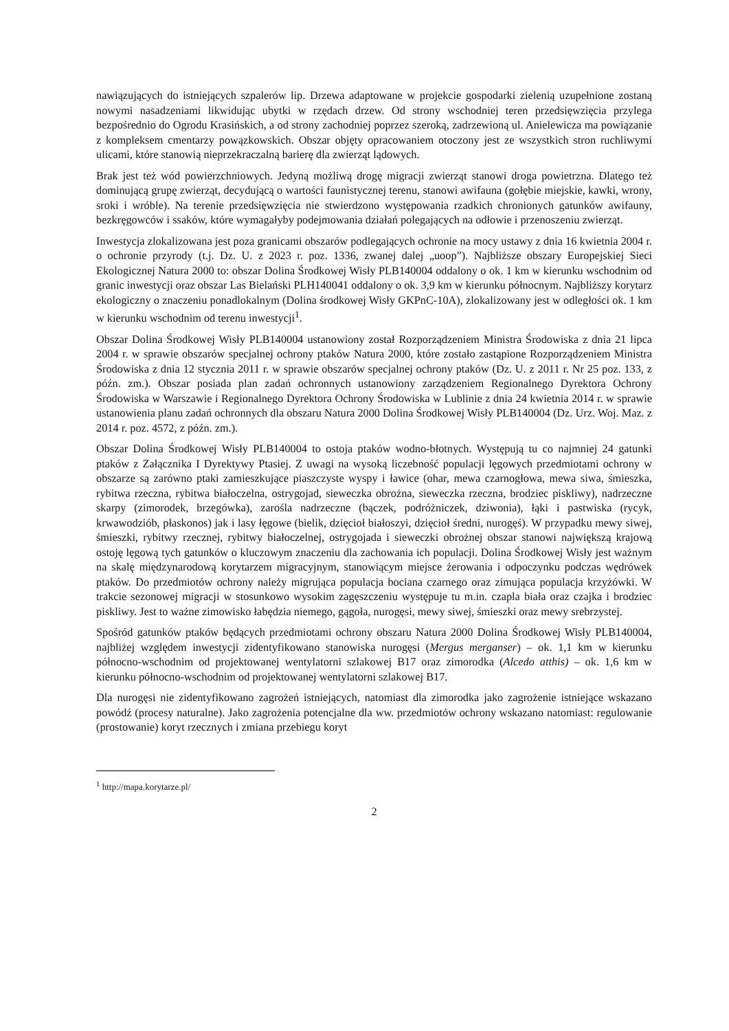nawiązujących do istniejących szpalerów lip. Drzewa adaptowane w projekcie gospodarki zielenią uzupełnione zostaną nowymi nasadzeniami likwidując ubytki w rzędach drzew. Od strony wschodniej teren przedsięwzięcia przylega bezpośrednio do Ogrodu Krasińskich, a od strony zachodniej poprzez szeroką, zadrzewioną ul. Anielewicza ma powiązanie z kompleksem cmentarzy powązkowskich. Obszar objęty opracowaniem otoczony jest ze wszystkich stron ruchliwymi ulicami, które stanowią nieprzekraczalną barierę dla zwierząt lądowych.
Brak jest też wód powierzchniowych. Jedyną możliwą drogę migracji zwierząt stanowi droga powietrzna. Dlatego też dominującą grupę zwierząt, decydującą o wartości faunistycznej terenu, stanowi awifauna (gołębie miejskie, kawki, wrony, sroki i wróble). Na terenie przedsięwzięcia nie stwierdzono występowania rzadkich chronionych gatunków awifauny, bezkręgowców i ssaków, które wymagałyby podejmowania działań polegających na odłowie i przenoszeniu zwierząt.
Inwestycja zlokalizowana jest poza granicami obszarów podlegających ochronie na mocy ustawy z dnia 16 kwietnia 2004 r. o ochronie przyrody (t.j. Dz. U. z 2023 r. poz. 1336, zwanej dalej „uoop”). Najbliższe obszary Europejskiej Sieci Ekologicznej Natura 2000 to: obszar Dolina Środkowej Wisły PLB140004 oddalony o ok. 1 km w kierunku wschodnim od granic inwestycji oraz obszar Las Bielański PLH140041 oddalony o ok. 3,9 km w kierunku północnym. Najbliższy korytarz ekologiczny o znaczeniu ponadlokalnym (Dolina środkowej Wisły GKPnC-10A), zlokalizowany jest w odległości ok. 1 km w kierunku wschodnim od terenu inwestycji<sup>1</sup>.
Obszar Dolina Środkowej Wisły PLB140004 ustanowiony został Rozporządzeniem Ministra Środowiska z dnia 21 lipca 2004 r. w sprawie obszarów specjalnej ochrony ptaków Natura 2000, które zostało zastąpione Rozporządzeniem Ministra Środowiska z dnia 12 stycznia 2011 r. w sprawie obszarów specjalnej ochrony ptaków (Dz. U. z 2011 r. Nr 25 poz. 133, z późn. zm.). Obszar posiada plan zadań ochronnych ustanowiony zarządzeniem Regionalnego Dyrektora Ochrony Środowiska w Warszawie i Regionalnego Dyrektora Ochrony Środowiska w Lublinie z dnia 24 kwietnia 2014 r. w sprawie ustanowienia planu zadań ochronnych dla obszaru Natura 2000 Dolina Środkowej Wisły PLB140004 (Dz. Urz. Woj. Maz. z 2014 r. poz. 4572, z późn. zm.).
Obszar Dolina Środkowej Wisły PLB140004 to ostoja ptaków wodno-błotnych. Występują tu co najmniej 24 gatunki ptaków z Załącznika I Dyrektywy Ptasiej. Z uwagi na wysoką liczebność populacji lęgowych przedmiotami ochrony w obszarze są zarówno ptaki zamieszkujące piaszczyste wyspy i ławice (ohar, mewa czarnogłowa, mewa siwa, śmieszka, rybitwa rzeczna, rybitwa białoczelna, ostrygojad, sieweczka obrożna, sieweczka rzeczna, brodziec piskliwy), nadrzeczne skarpy (zimorodek, brzegówka), zarośla nadrzeczne (bączek, podróżniczek, dziwonia), łąki i pastwiska (rycyk, krwawodziób, płaskonos) jak i lasy łęgowe (bielik, dzięcioł białoszyi, dzięcioł średni, nurogęś). W przypadku mewy siwej, śmieszki, rybitwy rzecznej, rybitwy białoczelnej, ostrygojada i sieweczki obrożnej obszar stanowi największą krajową ostoję lęgową tych gatunków o kluczowym znaczeniu dla zachowania ich populacji. Dolina Środkowej Wisły jest ważnym na skalę międzynarodową korytarzem migracyjnym, stanowiącym miejsce żerowania i odpoczynku podczas wędrówek ptaków. Do przedmiotów ochrony należy migrująca populacja bociana czarnego oraz zimująca populacja krzyżówki. W trakcie sezonowej migracji w stosunkowo wysokim zagęszczeniu występuje tu m.in. czapla biała oraz czajka i brodziec piskliwy. Jest to ważne zimowisko łabędzia niemego, gągoła, nurogęsi, mewy siwej, śmieszki oraz mewy srebrzystej.
Spośród gatunków ptaków będących przedmiotami ochrony obszaru Natura 2000 Dolina Środkowej Wisły PLB140004, najbliżej względem inwestycji zidentyfikowano stanowiska nurogęsi (Mergus merganser) – ok. 1,1 km w kierunku północno-wschodnim od projektowanej wentylatorni szlakowej B17 oraz zimorodka (Alcedo atthis) – ok. 1,6 km w kierunku północno-wschodnim od projektowanej wentylatorni szlakowej B17.
Dla nurogęsi nie zidentyfikowano zagrożeń istniejących, natomiast dla zimorodka jako zagrożenie istniejące wskazano powódź (procesy naturalne). Jako zagrożenia potencjalne dla ww. przedmiotów ochrony wskazano natomiast: regulowanie (prostowanie) koryt rzecznych i zmiana przebiegu koryt
<sup>1</sup> http://mapa.korytarze.pl/
2